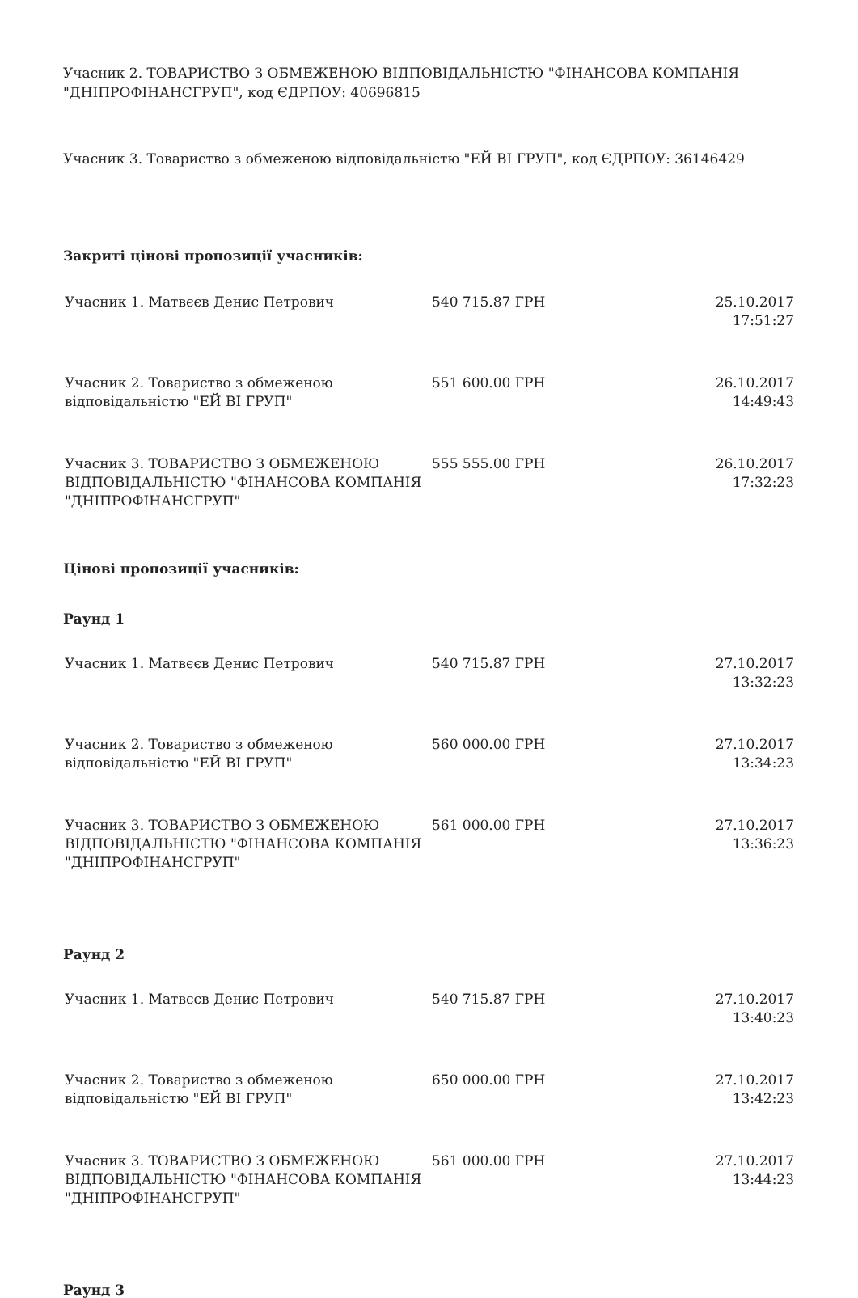Учасник 2. ТОВАРИСТВО З ОБМЕЖЕНОЮ ВІДПОВІДАЛЬНІСТЮ "ФІНАНСОВА КОМПАНІЯ "ДНІПРОФІНАНСГРУП", код ЄДРПОУ: 40696815
Учасник 3. Товариство з обмеженою відповідальністю "ЕЙ ВІ ГРУП", код ЄДРПОУ: 36146429
Закриті цінові пропозиції учасників:
| Учасник 1. Матвєєв Денис Петрович | 540 715.87 ГРН | 25.10.2017 17:51:27 |
| Учасник 2. Товариство з обмеженою відповідальністю "ЕЙ ВІ ГРУП" | 551 600.00 ГРН | 26.10.2017 14:49:43 |
| Учасник 3. ТОВАРИСТВО З ОБМЕЖЕНОЮ ВІДПОВІДАЛЬНІСТЮ "ФІНАНСОВА КОМПАНІЯ "ДНІПРОФІНАНСГРУП" | 555 555.00 ГРН | 26.10.2017 17:32:23 |
Цінові пропозиції учасників:
Раунд 1
| Учасник 1. Матвєєв Денис Петрович | 540 715.87 ГРН | 27.10.2017 13:32:23 |
| Учасник 2. Товариство з обмеженою відповідальністю "ЕЙ ВІ ГРУП" | 560 000.00 ГРН | 27.10.2017 13:34:23 |
| Учасник 3. ТОВАРИСТВО З ОБМЕЖЕНОЮ ВІДПОВІДАЛЬНІСТЮ "ФІНАНСОВА КОМПАНІЯ "ДНІПРОФІНАНСГРУП" | 561 000.00 ГРН | 27.10.2017 13:36:23 |
Раунд 2
| Учасник 1. Матвєєв Денис Петрович | 540 715.87 ГРН | 27.10.2017 13:40:23 |
| Учасник 2. Товариство з обмеженою відповідальністю "ЕЙ ВІ ГРУП" | 650 000.00 ГРН | 27.10.2017 13:42:23 |
| Учасник 3. ТОВАРИСТВО З ОБМЕЖЕНОЮ ВІДПОВІДАЛЬНІСТЮ "ФІНАНСОВА КОМПАНІЯ "ДНІПРОФІНАНСГРУП" | 561 000.00 ГРН | 27.10.2017 13:44:23 |
Раунд 3